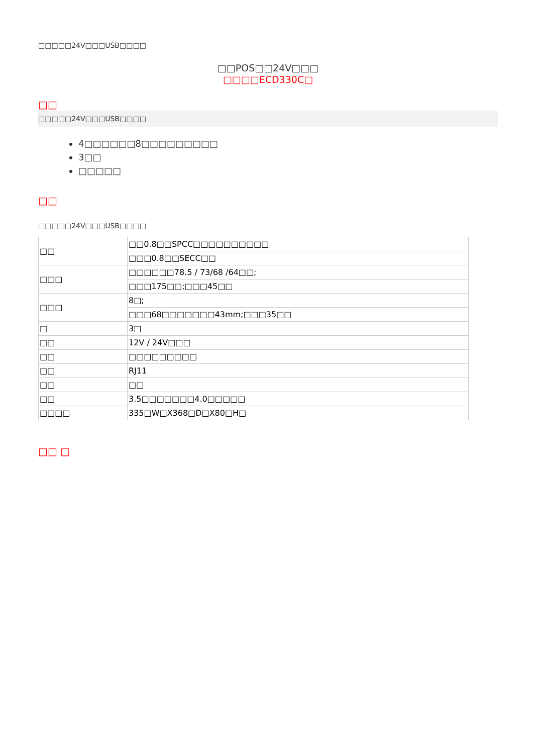□□□□□24V□□□USB□□□□
□□POS□□24V□□□
□□□□ECD330C□
□□
□□□□□24V□□□USB□□□□
4□□□□□□8□□□□□□□□□
3□□
□□□□□
□□
□□□□□24V□□□USB□□□□
| □□ | □□0.8□□SPCC□□□□□□□□□□ |
| | □□□0.8□□SECC□□ |
| □□□ | □□□□□□78.5 / 73/68 /64□□; |
| | □□□175□□;□□□45□□ |
| □□□ | 8□; |
| | □□□68□□□□□□□43mm;□□□35□□ |
| □ | 3□ |
| □□ | 12V / 24V□□□ |
| □□ | □□□□□□□□□ |
| □□ | RJ11 |
| □□ | □□ |
| □□ | 3.5□□□□□□□4.0□□□□□ |
| □□□□ | 335□W□X368□D□X80□H□ |
□□ □